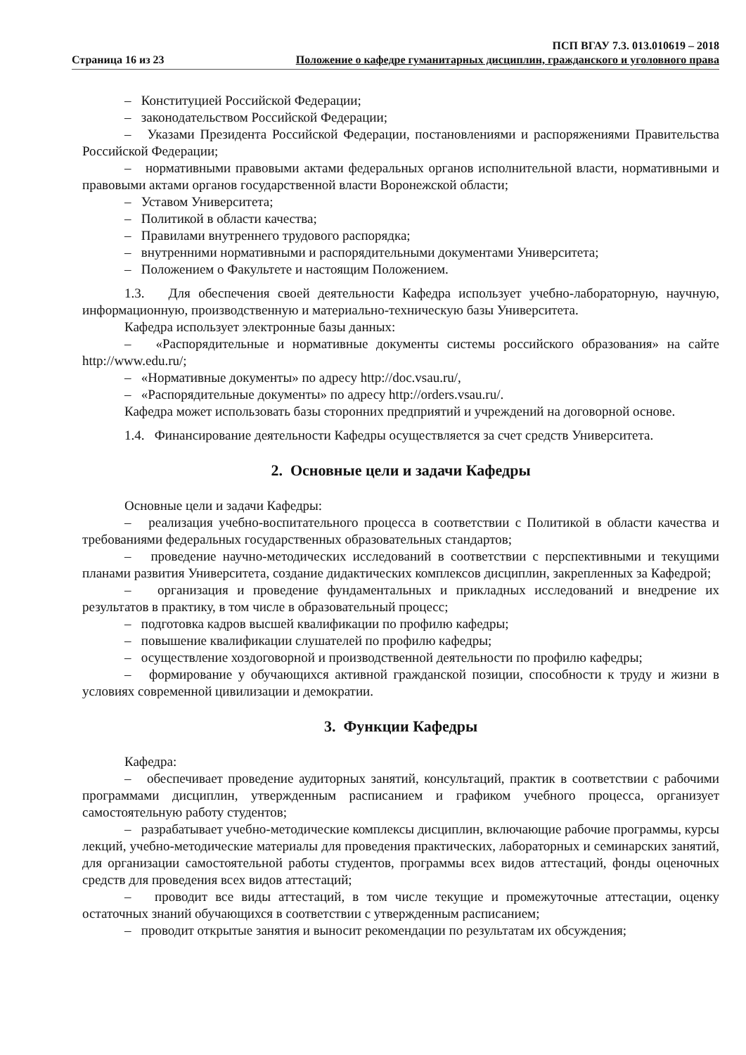Страница 16 из 23
ПСП ВГАУ 7.3. 013.010619 – 2018
Положение о кафедре гуманитарных дисциплин, гражданского и уголовного права
– Конституцией Российской Федерации;
– законодательством Российской Федерации;
– Указами Президента Российской Федерации, постановлениями и распоряжениями Правительства Российской Федерации;
– нормативными правовыми актами федеральных органов исполнительной власти, нормативными и правовыми актами органов государственной власти Воронежской области;
– Уставом Университета;
– Политикой в области качества;
– Правилами внутреннего трудового распорядка;
– внутренними нормативными и распорядительными документами Университета;
– Положением о Факультете и настоящим Положением.
1.3. Для обеспечения своей деятельности Кафедра использует учебно-лабораторную, научную, информационную, производственную и материально-техническую базы Университета.
Кафедра использует электронные базы данных:
– «Распорядительные и нормативные документы системы российского образования» на сайте http://www.edu.ru/;
– «Нормативные документы» по адресу http://doc.vsau.ru/,
– «Распорядительные документы» по адресу http://orders.vsau.ru/.
Кафедра может использовать базы сторонних предприятий и учреждений на договорной основе.
1.4. Финансирование деятельности Кафедры осуществляется за счет средств Университета.
2. Основные цели и задачи Кафедры
Основные цели и задачи Кафедры:
– реализация учебно-воспитательного процесса в соответствии с Политикой в области качества и требованиями федеральных государственных образовательных стандартов;
– проведение научно-методических исследований в соответствии с перспективными и текущими планами развития Университета, создание дидактических комплексов дисциплин, закрепленных за Кафедрой;
– организация и проведение фундаментальных и прикладных исследований и внедрение их результатов в практику, в том числе в образовательный процесс;
– подготовка кадров высшей квалификации по профилю кафедры;
– повышение квалификации слушателей по профилю кафедры;
– осуществление хоздоговорной и производственной деятельности по профилю кафедры;
– формирование у обучающихся активной гражданской позиции, способности к труду и жизни в условиях современной цивилизации и демократии.
3. Функции Кафедры
Кафедра:
– обеспечивает проведение аудиторных занятий, консультаций, практик в соответствии с рабочими программами дисциплин, утвержденным расписанием и графиком учебного процесса, организует самостоятельную работу студентов;
– разрабатывает учебно-методические комплексы дисциплин, включающие рабочие программы, курсы лекций, учебно-методические материалы для проведения практических, лабораторных и семинарских занятий, для организации самостоятельной работы студентов, программы всех видов аттестаций, фонды оценочных средств для проведения всех видов аттестаций;
– проводит все виды аттестаций, в том числе текущие и промежуточные аттестации, оценку остаточных знаний обучающихся в соответствии с утвержденным расписанием;
– проводит открытые занятия и выносит рекомендации по результатам их обсуждения;